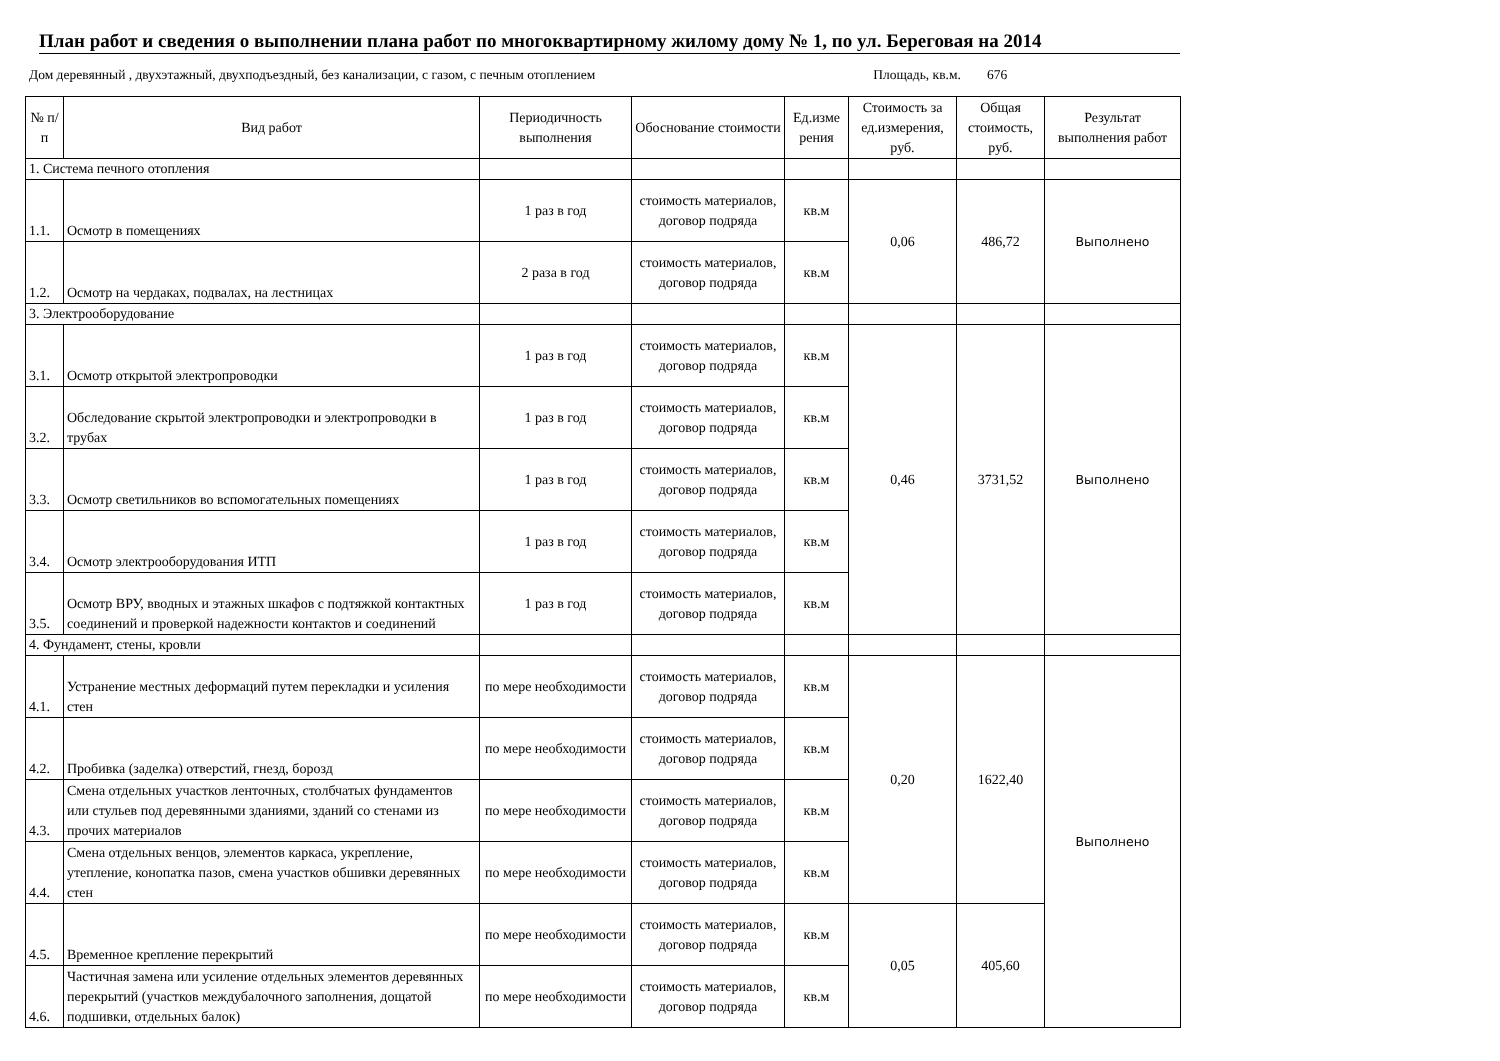План работ и сведения о выполнении плана работ по многоквартирному жилому дому № 1, по ул. Береговая на 2014
Дом деревянный , двухэтажный, двухподъездный, без канализации, с газом, с печным отоплением Площадь, кв.м. 676
| № п/п | Вид работ | Периодичность выполнения | Обоснование стоимости | Ед.изме рения | Стоимость за ед.измерения, руб. | Общая стоимость, руб. | Результат выполнения работ |
| --- | --- | --- | --- | --- | --- | --- | --- |
| 1. Система печного отопления | | | | | | | |
| 1.1. | Осмотр в помещениях | 1 раз в год | стоимость материалов, договор подряда | кв.м | 0,06 | 486,72 | Выполнено |
| 1.2. | Осмотр на чердаках, подвалах, на лестницах | 2 раза в год | стоимость материалов, договор подряда | кв.м | | | |
| 3. Электрооборудование | | | | | | | |
| 3.1. | Осмотр открытой электропроводки | 1 раз в год | стоимость материалов, договор подряда | кв.м | 0,46 | 3731,52 | Выполнено |
| 3.2. | Обследование скрытой электропроводки и электропроводки в трубах | 1 раз в год | стоимость материалов, договор подряда | кв.м | | | |
| 3.3. | Осмотр светильников во вспомогательных помещениях | 1 раз в год | стоимость материалов, договор подряда | кв.м | | | |
| 3.4. | Осмотр электрооборудования ИТП | 1 раз в год | стоимость материалов, договор подряда | кв.м | | | |
| 3.5. | Осмотр ВРУ, вводных и этажных шкафов с подтяжкой контактных соединений и проверкой надежности контактов и соединений | 1 раз в год | стоимость материалов, договор подряда | кв.м | | | |
| 4. Фундамент, стены, кровли | | | | | | | |
| 4.1. | Устранение местных деформаций путем перекладки и усиления стен | по мере необходимости | стоимость материалов, договор подряда | кв.м | 0,20 | 1622,40 | Выполнено |
| 4.2. | Пробивка (заделка) отверстий, гнезд, борозд | по мере необходимости | стоимость материалов, договор подряда | кв.м | | | |
| 4.3. | Смена отдельных участков ленточных, столбчатых фундаментов или стульев под деревянными зданиями, зданий со стенами из прочих материалов | по мере необходимости | стоимость материалов, договор подряда | кв.м | | | |
| 4.4. | Смена отдельных венцов, элементов каркаса, укрепление, утепление, конопатка пазов, смена участков обшивки деревянных стен | по мере необходимости | стоимость материалов, договор подряда | кв.м | | | |
| 4.5. | Временное крепление перекрытий | по мере необходимости | стоимость материалов, договор подряда | кв.м | 0,05 | 405,60 | |
| 4.6. | Частичная замена или усиление отдельных элементов деревянных перекрытий (участков междубалочного заполнения, дощатой подшивки, отдельных балок) | по мере необходимости | стоимость материалов, договор подряда | кв.м | | | |